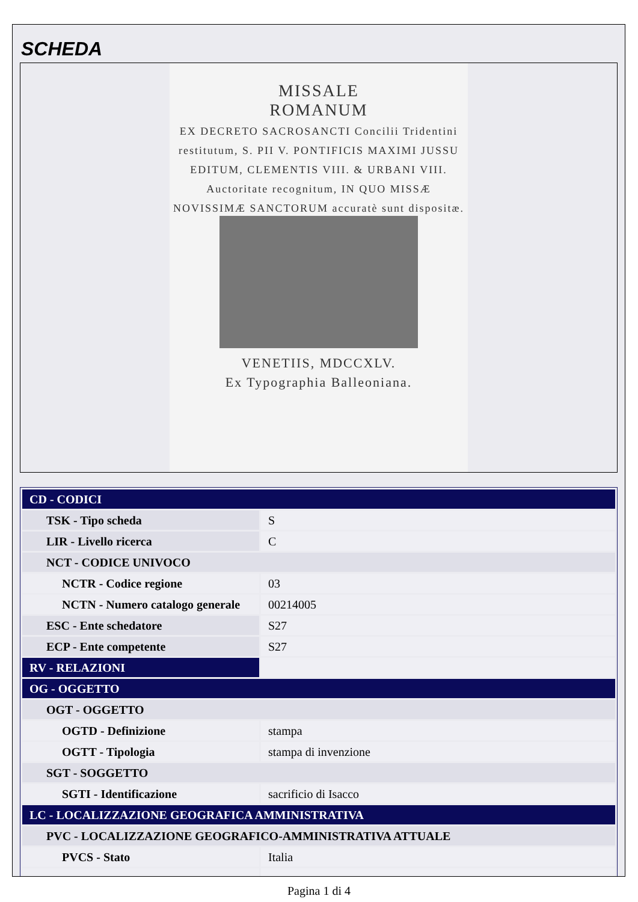SCHEDA
MISSALE
ROMANUM
EX DECRETO SACROSANCTI Concilii Tridentini restitutum, S. PII V. PONTIFICIS MAXIMI JUSSU EDITUM, CLEMENTIS VIII. & URBANI VIII. Auctoritate recognitum, IN QUO MISSÆ NOVISSIMÆ SANCTORUM accuratè sunt dispositæ.
VENETIIS, MDCCXLV.
Ex Typographia Balleoniana.
| CD - CODICI | |
| TSK - Tipo scheda | S |
| LIR - Livello ricerca | C |
| NCT - CODICE UNIVOCO | |
| NCTR - Codice regione | 03 |
| NCTN - Numero catalogo generale | 00214005 |
| ESC - Ente schedatore | S27 |
| ECP - Ente competente | S27 |
| RV - RELAZIONI | |
| OG - OGGETTO | |
| OGT - OGGETTO | |
| OGTD - Definizione | stampa |
| OGTT - Tipologia | stampa di invenzione |
| SGT - SOGGETTO | |
| SGTI - Identificazione | sacrificio di Isacco |
| LC - LOCALIZZAZIONE GEOGRAFICA AMMINISTRATIVA | |
| PVC - LOCALIZZAZIONE GEOGRAFICO-AMMINISTRATIVA ATTUALE | |
| PVCS - Stato | Italia |
Pagina 1 di 4